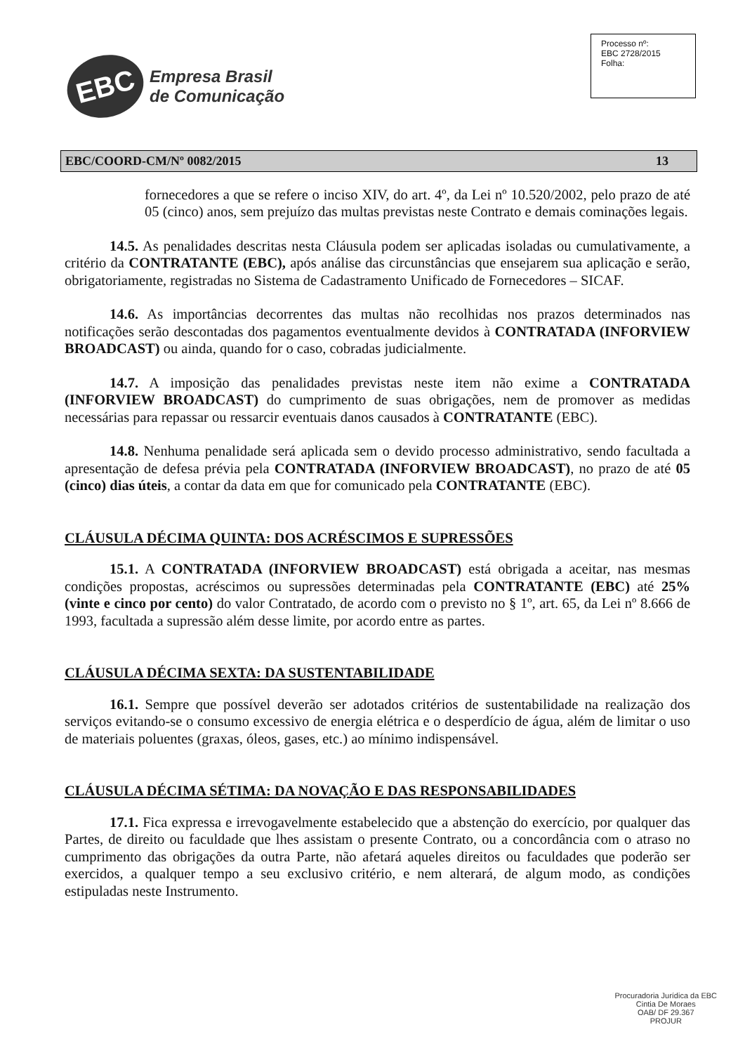EBC
Empresa Brasil
de Comunicação
Processo nº:
EBC 2728/2015
Folha:
EBC/COORD-CM/Nº 0082/2015 13
fornecedores a que se refere o inciso XIV, do art. 4º, da Lei nº 10.520/2002, pelo prazo de até 05 (cinco) anos, sem prejuízo das multas previstas neste Contrato e demais cominações legais.
14.5. As penalidades descritas nesta Cláusula podem ser aplicadas isoladas ou cumulativamente, a critério da CONTRATANTE (EBC), após análise das circunstâncias que ensejarem sua aplicação e serão, obrigatoriamente, registradas no Sistema de Cadastramento Unificado de Fornecedores – SICAF.
14.6. As importâncias decorrentes das multas não recolhidas nos prazos determinados nas notificações serão descontadas dos pagamentos eventualmente devidos à CONTRATADA (INFORVIEW BROADCAST) ou ainda, quando for o caso, cobradas judicialmente.
14.7. A imposição das penalidades previstas neste item não exime a CONTRATADA (INFORVIEW BROADCAST) do cumprimento de suas obrigações, nem de promover as medidas necessárias para repassar ou ressarcir eventuais danos causados à CONTRATANTE (EBC).
14.8. Nenhuma penalidade será aplicada sem o devido processo administrativo, sendo facultada a apresentação de defesa prévia pela CONTRATADA (INFORVIEW BROADCAST), no prazo de até 05 (cinco) dias úteis, a contar da data em que for comunicado pela CONTRATANTE (EBC).
CLÁUSULA DÉCIMA QUINTA: DOS ACRÉSCIMOS E SUPRESSÕES
15.1. A CONTRATADA (INFORVIEW BROADCAST) está obrigada a aceitar, nas mesmas condições propostas, acréscimos ou supressões determinadas pela CONTRATANTE (EBC) até 25% (vinte e cinco por cento) do valor Contratado, de acordo com o previsto no § 1º, art. 65, da Lei nº 8.666 de 1993, facultada a supressão além desse limite, por acordo entre as partes.
CLÁUSULA DÉCIMA SEXTA: DA SUSTENTABILIDADE
16.1. Sempre que possível deverão ser adotados critérios de sustentabilidade na realização dos serviços evitando-se o consumo excessivo de energia elétrica e o desperdício de água, além de limitar o uso de materiais poluentes (graxas, óleos, gases, etc.) ao mínimo indispensável.
CLÁUSULA DÉCIMA SÉTIMA: DA NOVAÇÃO E DAS RESPONSABILIDADES
17.1. Fica expressa e irrevogavelmente estabelecido que a abstenção do exercício, por qualquer das Partes, de direito ou faculdade que lhes assistam o presente Contrato, ou a concordância com o atraso no cumprimento das obrigações da outra Parte, não afetará aqueles direitos ou faculdades que poderão ser exercidos, a qualquer tempo a seu exclusivo critério, e nem alterará, de algum modo, as condições estipuladas neste Instrumento.
Procuradoria Jurídica da EBC
Cintia De Moraes
OAB/ DF 29.367
PROJUR